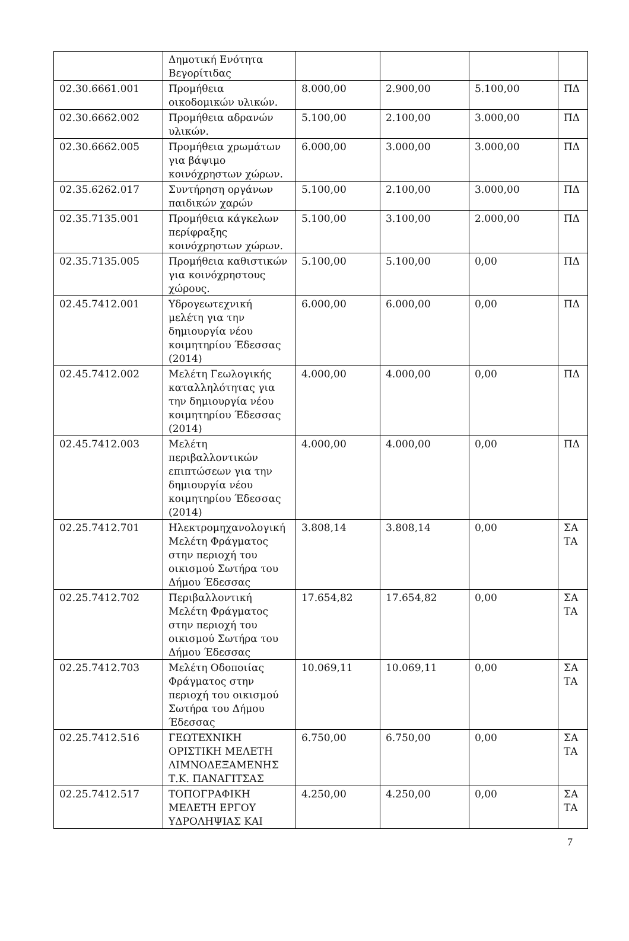| | Δημοτική Ενότητα Βεγορίτιδας | | | | |
| 02.30.6661.001 | Προμήθεια οικοδομικών υλικών. | 8.000,00 | 2.900,00 | 5.100,00 | ΠΔ |
| 02.30.6662.002 | Προμήθεια αδρανών υλικών. | 5.100,00 | 2.100,00 | 3.000,00 | ΠΔ |
| 02.30.6662.005 | Προμήθεια χρωμάτων για βάψιμο κοινόχρηστων χώρων. | 6.000,00 | 3.000,00 | 3.000,00 | ΠΔ |
| 02.35.6262.017 | Συντήρηση οργάνων παιδικών χαρών | 5.100,00 | 2.100,00 | 3.000,00 | ΠΔ |
| 02.35.7135.001 | Προμήθεια κάγκελων περίφραξης κοινόχρηστων χώρων. | 5.100,00 | 3.100,00 | 2.000,00 | ΠΔ |
| 02.35.7135.005 | Προμήθεια καθιστικών για κοινόχρηστους χώρους. | 5.100,00 | 5.100,00 | 0,00 | ΠΔ |
| 02.45.7412.001 | Υδρογεωτεχνική μελέτη για την δημιουργία νέου κοιμητηρίου Έδεσσας (2014) | 6.000,00 | 6.000,00 | 0,00 | ΠΔ |
| 02.45.7412.002 | Μελέτη Γεωλογικής καταλληλότητας για την δημιουργία νέου κοιμητηρίου Έδεσσας (2014) | 4.000,00 | 4.000,00 | 0,00 | ΠΔ |
| 02.45.7412.003 | Μελέτη περιβαλλοντικών επιπτώσεων για την δημιουργία νέου κοιμητηρίου Έδεσσας (2014) | 4.000,00 | 4.000,00 | 0,00 | ΠΔ |
| 02.25.7412.701 | Ηλεκτρομηχανολογική Μελέτη Φράγματος στην περιοχή του οικισμού Σωτήρα του Δήμου Έδεσσας | 3.808,14 | 3.808,14 | 0,00 | ΣΑ ΤΑ |
| 02.25.7412.702 | Περιβαλλοντική Μελέτη Φράγματος στην περιοχή του οικισμού Σωτήρα του Δήμου Έδεσσας | 17.654,82 | 17.654,82 | 0,00 | ΣΑ ΤΑ |
| 02.25.7412.703 | Μελέτη Οδοποιίας Φράγματος στην περιοχή του οικισμού Σωτήρα του Δήμου Έδεσσας | 10.069,11 | 10.069,11 | 0,00 | ΣΑ ΤΑ |
| 02.25.7412.516 | ΓΕΩΤΕΧΝΙΚΗ ΟΡΙΣΤΙΚΗ ΜΕΛΕΤΗ ΛΙΜΝΟΔΕΞΑΜΕΝΗΣ Τ.Κ. ΠΑΝΑΓΙΤΣΑΣ | 6.750,00 | 6.750,00 | 0,00 | ΣΑ ΤΑ |
| 02.25.7412.517 | ΤΟΠΟΓΡΑΦΙΚΗ ΜΕΛΕΤΗ ΕΡΓΟΥ ΥΔΡΟΛΗΨΙΑΣ ΚΑΙ | 4.250,00 | 4.250,00 | 0,00 | ΣΑ ΤΑ |
7